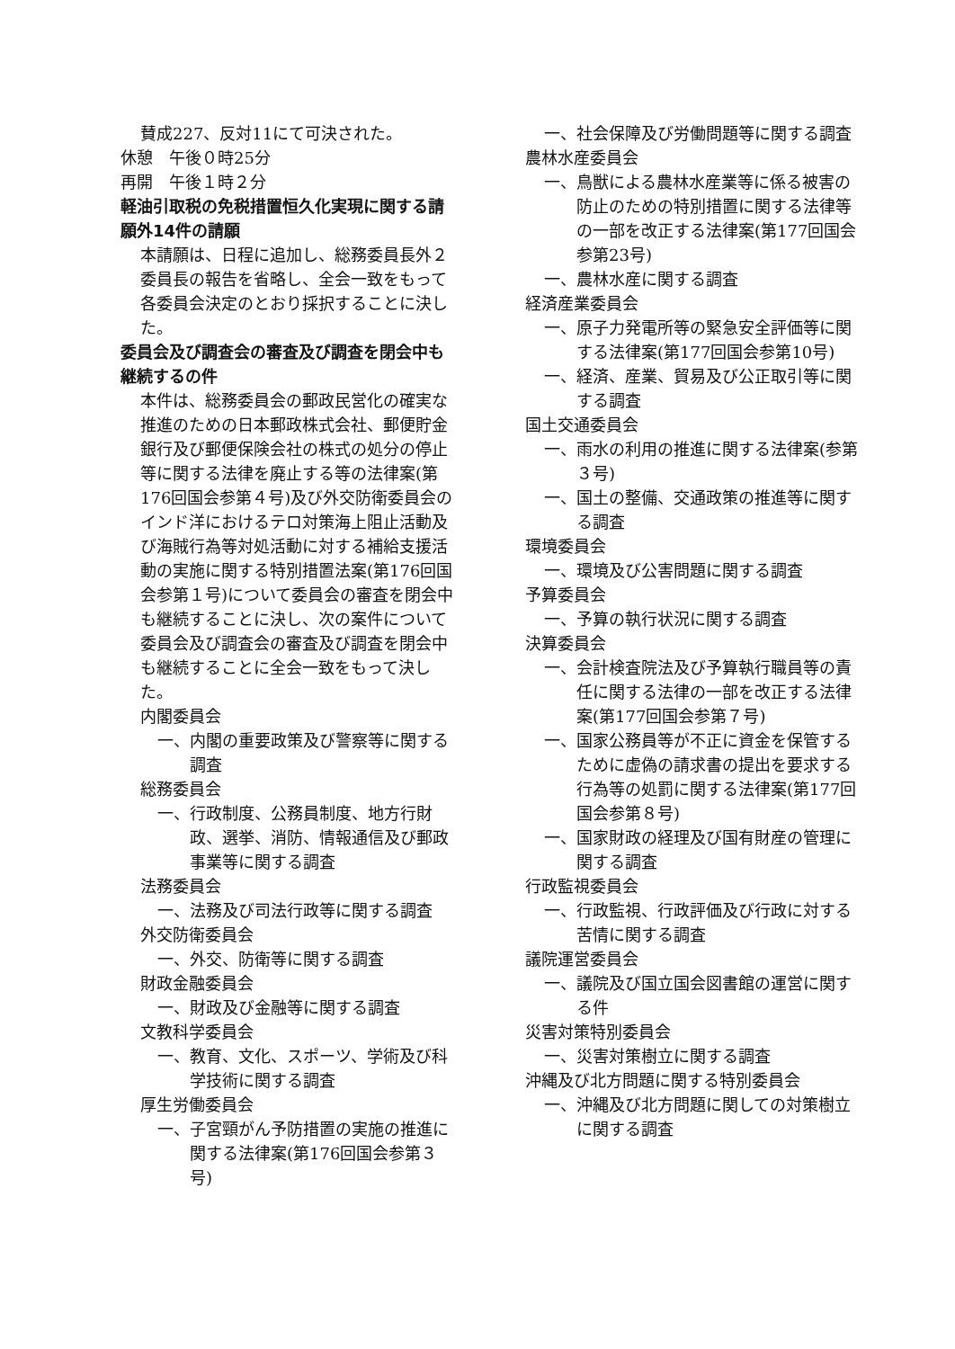賛成227、反対11にて可決された。
休憩　午後０時25分
再開　午後１時２分
軽油引取税の免税措置恒久化実現に関する請願外14件の請願
本請願は、日程に追加し、総務委員長外２委員長の報告を省略し、全会一致をもって各委員会決定のとおり採択することに決した。
委員会及び調査会の審査及び調査を閉会中も継続するの件
本件は、総務委員会の郵政民営化の確実な推進のための日本郵政株式会社、郵便貯金銀行及び郵便保険会社の株式の処分の停止等に関する法律を廃止する等の法律案(第176回国会参第４号)及び外交防衛委員会のインド洋におけるテロ対策海上阻止活動及び海賊行為等対処活動に対する補給支援活動の実施に関する特別措置法案(第176回国会参第１号)について委員会の審査を閉会中も継続することに決し、次の案件について委員会及び調査会の審査及び調査を閉会中も継続することに全会一致をもって決した。
内閣委員会
一、内閣の重要政策及び警察等に関する調査
総務委員会
一、行政制度、公務員制度、地方行財政、選挙、消防、情報通信及び郵政事業等に関する調査
法務委員会
一、法務及び司法行政等に関する調査
外交防衛委員会
一、外交、防衛等に関する調査
財政金融委員会
一、財政及び金融等に関する調査
文教科学委員会
一、教育、文化、スポーツ、学術及び科学技術に関する調査
厚生労働委員会
一、子宮頸がん予防措置の実施の推進に関する法律案(第176回国会参第３号)
一、社会保障及び労働問題等に関する調査
農林水産委員会
一、鳥獣による農林水産業等に係る被害の防止のための特別措置に関する法律等の一部を改正する法律案(第177回国会参第23号)
一、農林水産に関する調査
経済産業委員会
一、原子力発電所等の緊急安全評価等に関する法律案(第177回国会参第10号)
一、経済、産業、貿易及び公正取引等に関する調査
国土交通委員会
一、雨水の利用の推進に関する法律案(参第３号)
一、国土の整備、交通政策の推進等に関する調査
環境委員会
一、環境及び公害問題に関する調査
予算委員会
一、予算の執行状況に関する調査
決算委員会
一、会計検査院法及び予算執行職員等の責任に関する法律の一部を改正する法律案(第177回国会参第７号)
一、国家公務員等が不正に資金を保管するために虚偽の請求書の提出を要求する行為等の処罰に関する法律案(第177回国会参第８号)
一、国家財政の経理及び国有財産の管理に関する調査
行政監視委員会
一、行政監視、行政評価及び行政に対する苦情に関する調査
議院運営委員会
一、議院及び国立国会図書館の運営に関する件
災害対策特別委員会
一、災害対策樹立に関する調査
沖縄及び北方問題に関する特別委員会
一、沖縄及び北方問題に関しての対策樹立に関する調査